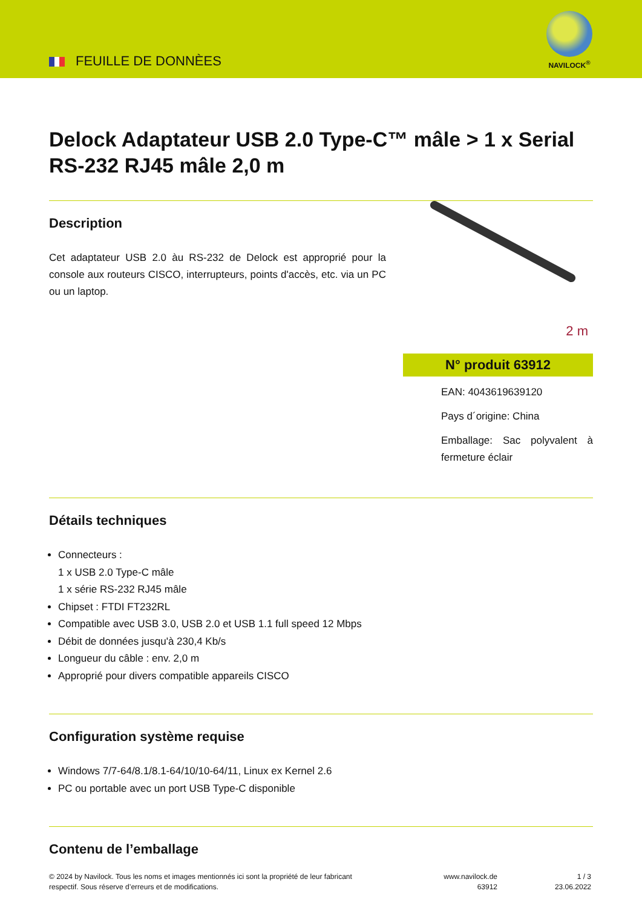FEUILLE DE DONNÈES
NAVILOCK<sup>®</sup>
Delock Adaptateur USB 2.0 Type-C™ mâle > 1 x Serial RS-232 RJ45 mâle 2,0 m
Description
Cet adaptateur USB 2.0 àu RS-232 de Delock est approprié pour la console aux routeurs CISCO, interrupteurs, points d'accès, etc. via un PC ou un laptop.
2 m
N° produit 63912
EAN: 4043619639120
Pays d´origine: China
Emballage: Sac polyvalent à fermeture éclair
Détails techniques
Connecteurs :
1 x USB 2.0 Type-C mâle
1 x série RS-232 RJ45 mâle
Chipset : FTDI FT232RL
Compatible avec USB 3.0, USB 2.0 et USB 1.1 full speed 12 Mbps
Débit de données jusqu'à 230,4 Kb/s
Longueur du câble : env. 2,0 m
Approprié pour divers compatible appareils CISCO
Configuration système requise
Windows 7/7-64/8.1/8.1-64/10/10-64/11, Linux ex Kernel 2.6
PC ou portable avec un port USB Type-C disponible
Contenu de l’emballage
© 2024 by Navilock. Tous les noms et images mentionnés ici sont la propriété de leur fabricant
respectif. Sous réserve d’erreurs et de modifications.
www.navilock.de
63912
1 / 3
23.06.2022